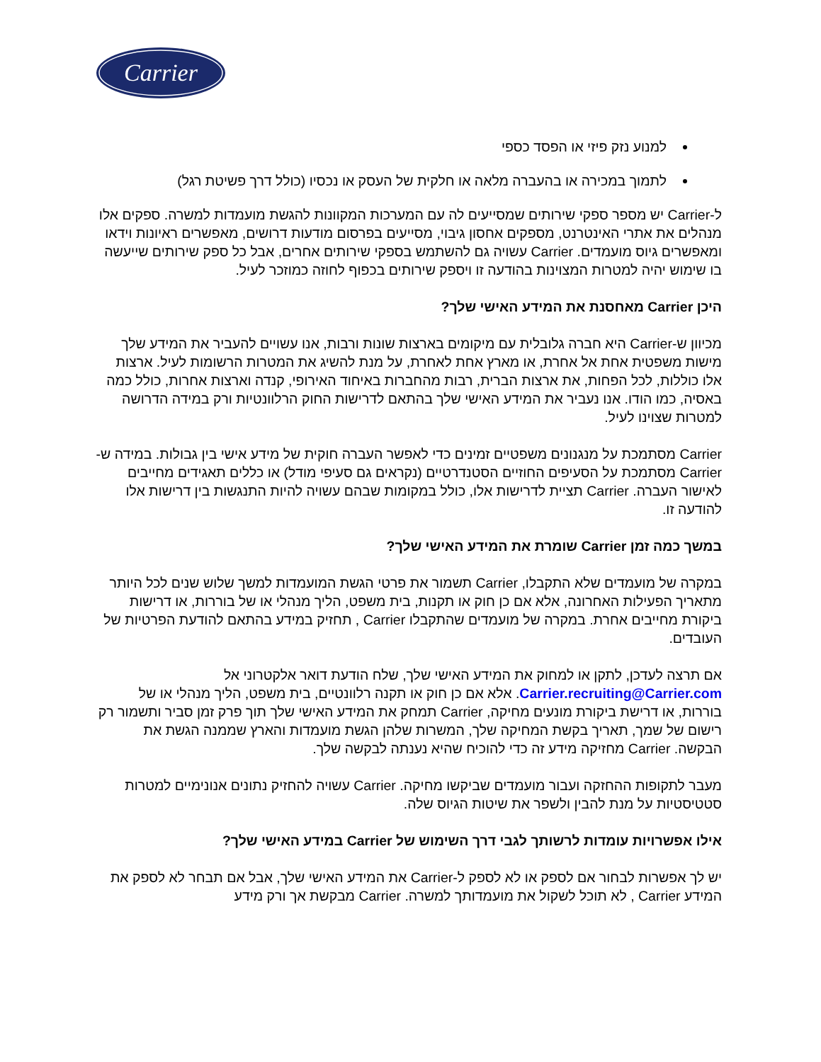Carrier
למנוע נזק פיזי או הפסד כספי
לתמוך במכירה או בהעברה מלאה או חלקית של העסק או נכסיו (כולל דרך פשיטת רגל)
ל-Carrier יש מספר ספקי שירותים שמסייעים לה עם המערכות המקוונות להגשת מועמדות למשרה. ספקים אלו מנהלים את אתרי האינטרנט, מספקים אחסון גיבוי, מסייעים בפרסום מודעות דרושים, מאפשרים ראיונות וידאו ומאפשרים גיוס מועמדים. Carrier עשויה גם להשתמש בספקי שירותים אחרים, אבל כל ספק שירותים שייעשה בו שימוש יהיה למטרות המצוינות בהודעה זו ויספק שירותים בכפוף לחוזה כמוזכר לעיל.
היכן Carrier מאחסנת את המידע האישי שלך?
מכיוון ש-Carrier היא חברה גלובלית עם מיקומים בארצות שונות ורבות, אנו עשויים להעביר את המידע שלך מישות משפטית אחת אל אחרת, או מארץ אחת לאחרת, על מנת להשיג את המטרות הרשומות לעיל. ארצות אלו כוללות, לכל הפחות, את ארצות הברית, רבות מהחברות באיחוד האירופי, קנדה וארצות אחרות, כולל כמה באסיה, כמו הודו. אנו נעביר את המידע האישי שלך בהתאם לדרישות החוק הרלוונטיות ורק במידה הדרושה למטרות שצוינו לעיל.
Carrier מסתמכת על מנגנונים משפטיים זמינים כדי לאפשר העברה חוקית של מידע אישי בין גבולות. במידה ש-Carrier מסתמכת על הסעיפים החוזיים הסטנדרטיים (נקראים גם סעיפי מודל) או כללים תאגידים מחייבים לאישור העברה. Carrier תציית לדרישות אלו, כולל במקומות שבהם עשויה להיות התנגשות בין דרישות אלו להודעה זו.
במשך כמה זמן Carrier שומרת את המידע האישי שלך?
במקרה של מועמדים שלא התקבלו, Carrier תשמור את פרטי הגשת המועמדות למשך שלוש שנים לכל היותר מתאריך הפעילות האחרונה, אלא אם כן חוק או תקנות, בית משפט, הליך מנהלי או של בוררות, או דרישות ביקורת מחייבים אחרת. במקרה של מועמדים שהתקבלו Carrier , תחזיק במידע בהתאם להודעת הפרטיות של העובדים.
אם תרצה לעדכן, לתקן או למחוק את המידע האישי שלך, שלח הודעת דואר אלקטרוני אל Carrier.recruiting@Carrier.com. אלא אם כן חוק או תקנה רלוונטיים, בית משפט, הליך מנהלי או של בוררות, או דרישת ביקורת מונעים מחיקה, Carrier תמחק את המידע האישי שלך תוך פרק זמן סביר ותשמור רק רישום של שמך, תאריך בקשת המחיקה שלך, המשרות שלהן הגשת מועמדות והארץ שממנה הגשת את הבקשה. Carrier מחזיקה מידע זה כדי להוכיח שהיא נענתה לבקשה שלך.
מעבר לתקופות ההחזקה ועבור מועמדים שביקשו מחיקה. Carrier עשויה להחזיק נתונים אנונימיים למטרות סטטיסטיות על מנת להבין ולשפר את שיטות הגיוס שלה.
אילו אפשרויות עומדות לרשותך לגבי דרך השימוש של Carrier במידע האישי שלך?
יש לך אפשרות לבחור אם לספק או לא לספק ל-Carrier את המידע האישי שלך, אבל אם תבחר לא לספק את המידע Carrier , לא תוכל לשקול את מועמדותך למשרה. Carrier מבקשת אך ורק מידע